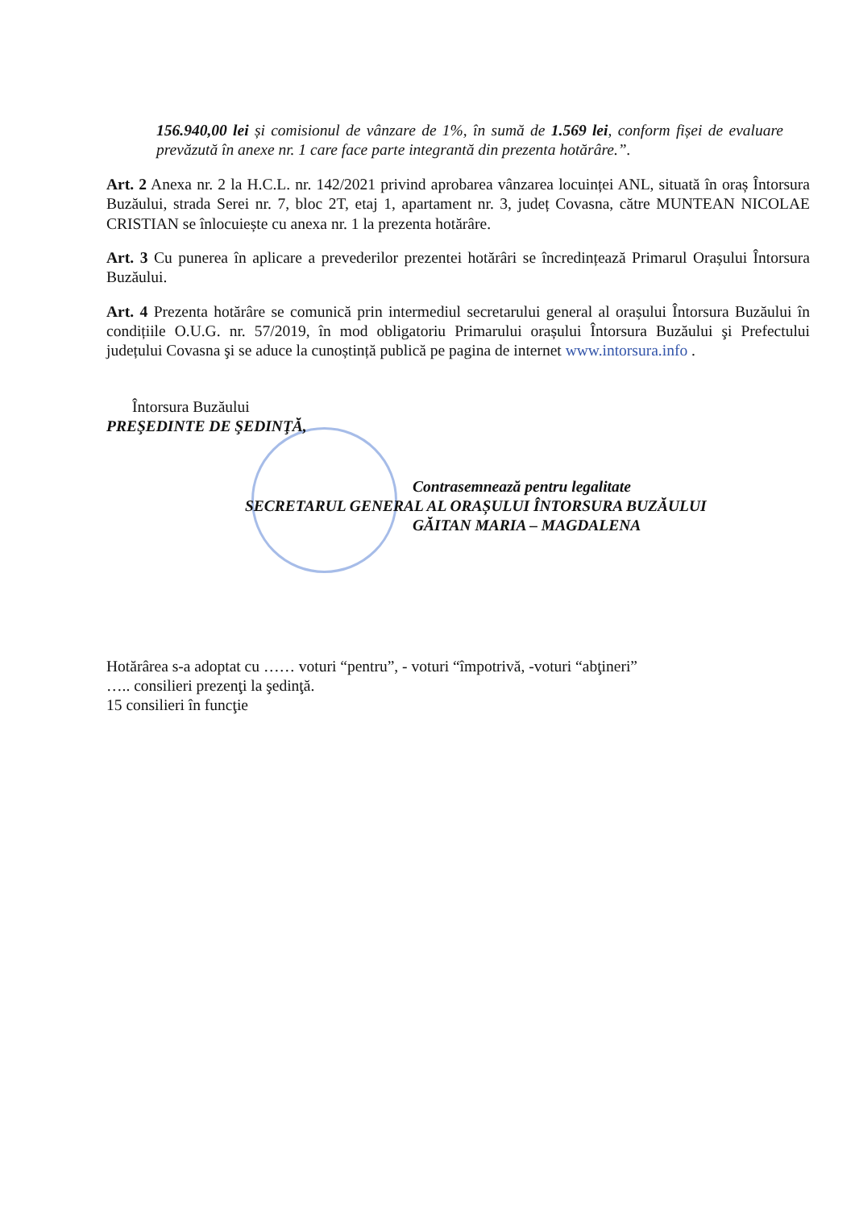156.940,00 lei și comisionul de vânzare de 1%, în sumă de 1.569 lei, conform fișei de evaluare prevăzută în anexe nr. 1 care face parte integrantă din prezenta hotărâre.”.
Art. 2 Anexa nr. 2 la H.C.L. nr. 142/2021 privind aprobarea vânzarea locuinței ANL, situată în oraș Întorsura Buzăului, strada Serei nr. 7, bloc 2T, etaj 1, apartament nr. 3, județ Covasna, către MUNTEAN NICOLAE CRISTIAN se înlocuiește cu anexa nr. 1 la prezenta hotărâre.
Art. 3 Cu punerea în aplicare a prevederilor prezentei hotărâri se încredințează Primarul Orașului Întorsura Buzăului.
Art. 4 Prezenta hotărâre se comunică prin intermediul secretarului general al orașului Întorsura Buzăului în condițiile O.U.G. nr. 57/2019, în mod obligatoriu Primarului orașului Întorsura Buzăului şi Prefectului județului Covasna şi se aduce la cunoștință publică pe pagina de internet www.intorsura.info .
Întorsura Buzăului
PREŞEDINTE DE ŞEDINŢĂ,
Contrasemnează pentru legalitate
SECRETARUL GENERAL AL ORAȘULUI ÎNTORSURA BUZĂULUI
GĂITAN MARIA – MAGDALENA
Hotărârea s-a adoptat cu …… voturi “pentru”, - voturi “împotrivă, -voturi “abţineri”
….. consilieri prezenţi la şedinţă.
15 consilieri în funcţie